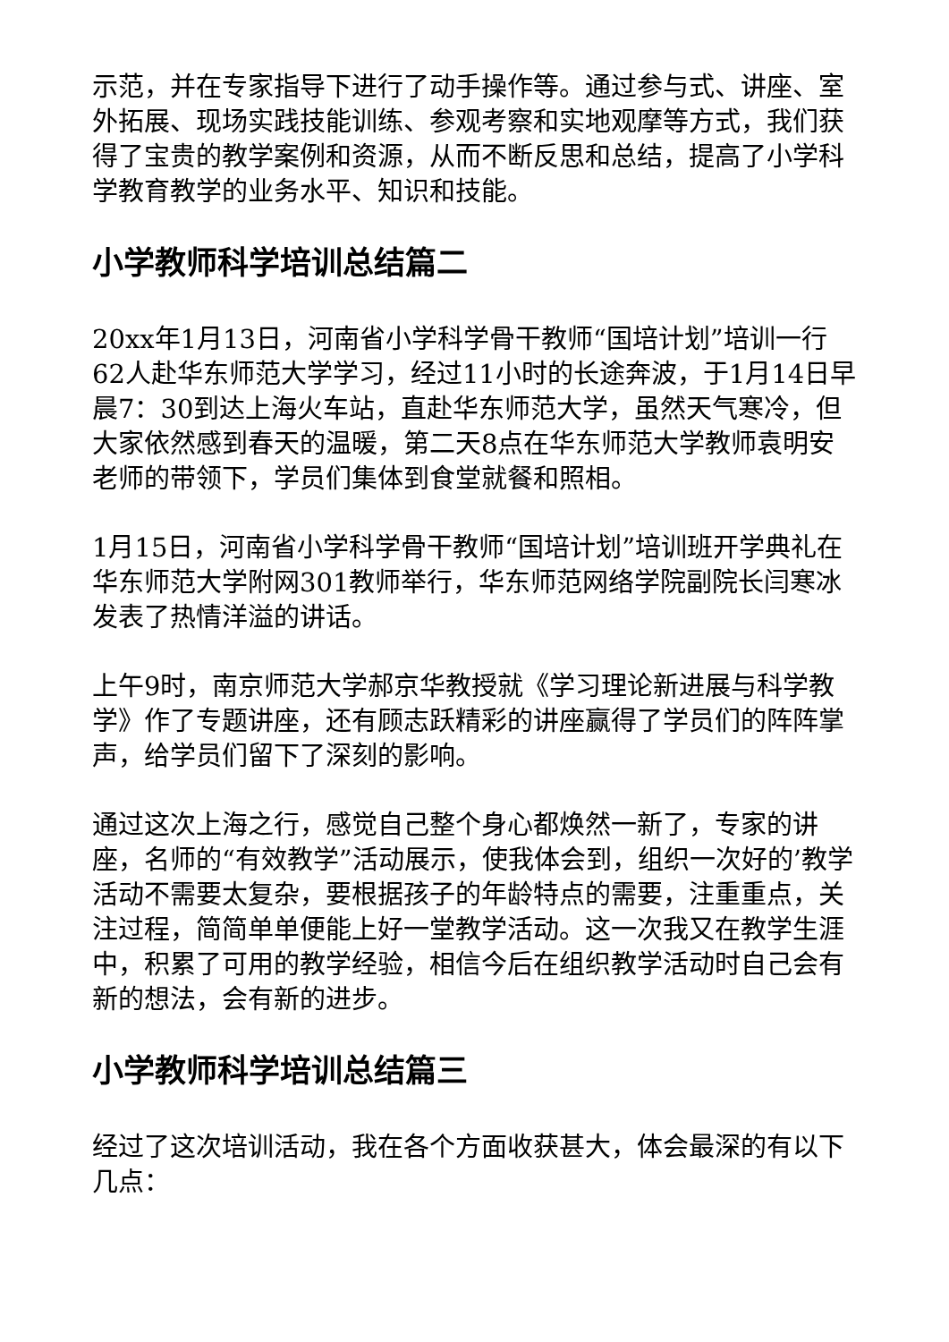示范，并在专家指导下进行了动手操作等。通过参与式、讲座、室外拓展、现场实践技能训练、参观考察和实地观摩等方式，我们获得了宝贵的教学案例和资源，从而不断反思和总结，提高了小学科学教育教学的业务水平、知识和技能。
小学教师科学培训总结篇二
20xx年1月13日，河南省小学科学骨干教师“国培计划”培训一行62人赴华东师范大学学习，经过11小时的长途奔波，于1月14日早晨7：30到达上海火车站，直赴华东师范大学，虽然天气寒冷，但大家依然感到春天的温暖，第二天8点在华东师范大学教师袁明安老师的带领下，学员们集体到食堂就餐和照相。
1月15日，河南省小学科学骨干教师“国培计划”培训班开学典礼在华东师范大学附网301教师举行，华东师范网络学院副院长闫寒冰发表了热情洋溢的讲话。
上午9时，南京师范大学郝京华教授就《学习理论新进展与科学教学》作了专题讲座，还有顾志跃精彩的讲座赢得了学员们的阵阵掌声，给学员们留下了深刻的影响。
通过这次上海之行，感觉自己整个身心都焕然一新了，专家的讲座，名师的“有效教学”活动展示，使我体会到，组织一次好的’教学活动不需要太复杂，要根据孩子的年龄特点的需要，注重重点，关注过程，简简单单便能上好一堂教学活动。这一次我又在教学生涯中，积累了可用的教学经验，相信今后在组织教学活动时自己会有新的想法，会有新的进步。
小学教师科学培训总结篇三
经过了这次培训活动，我在各个方面收获甚大，体会最深的有以下几点：